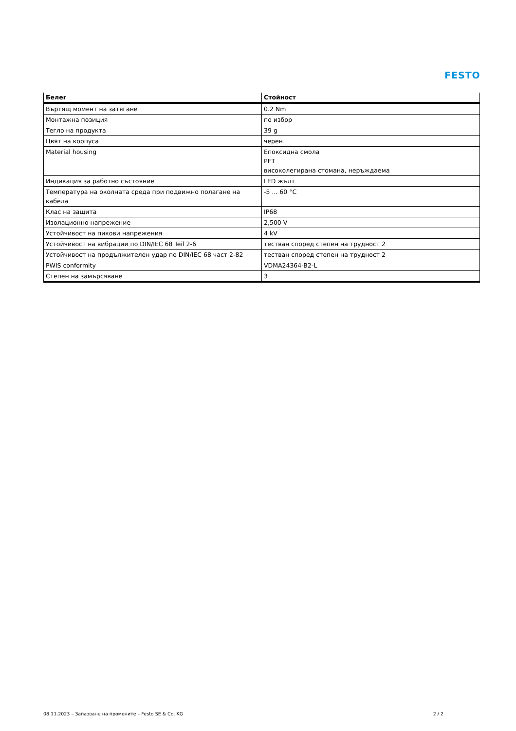FESTO
| Белег | Стойност |
| --- | --- |
| Въртящ момент на затягане | 0.2 Nm |
| Монтажна позиция | по избор |
| Тегло на продукта | 39 g |
| Цвят на корпуса | черен |
| Material housing | Епоксидна смола PET високолегирана стомана, неръждаема |
| Индикация за работно състояние | LED жълт |
| Температура на околната среда при подвижно полагане на кабела | -5 ... 60 °C |
| Клас на защита | IP68 |
| Изолационно напрежение | 2,500 V |
| Устойчивост на пикови напрежения | 4 kV |
| Устойчивост на вибрации по DIN/IEC 68 Teil 2-6 | тестван според степен на трудност 2 |
| Устойчивост на продължителен удар по DIN/IEC 68 част 2-82 | тестван според степен на трудност 2 |
| PWIS conformity | VDMA24364-B2-L |
| Степен на замърсяване | 3 |
08.11.2023 – Запазване на промените – Festo SE & Co. KG 2 / 2